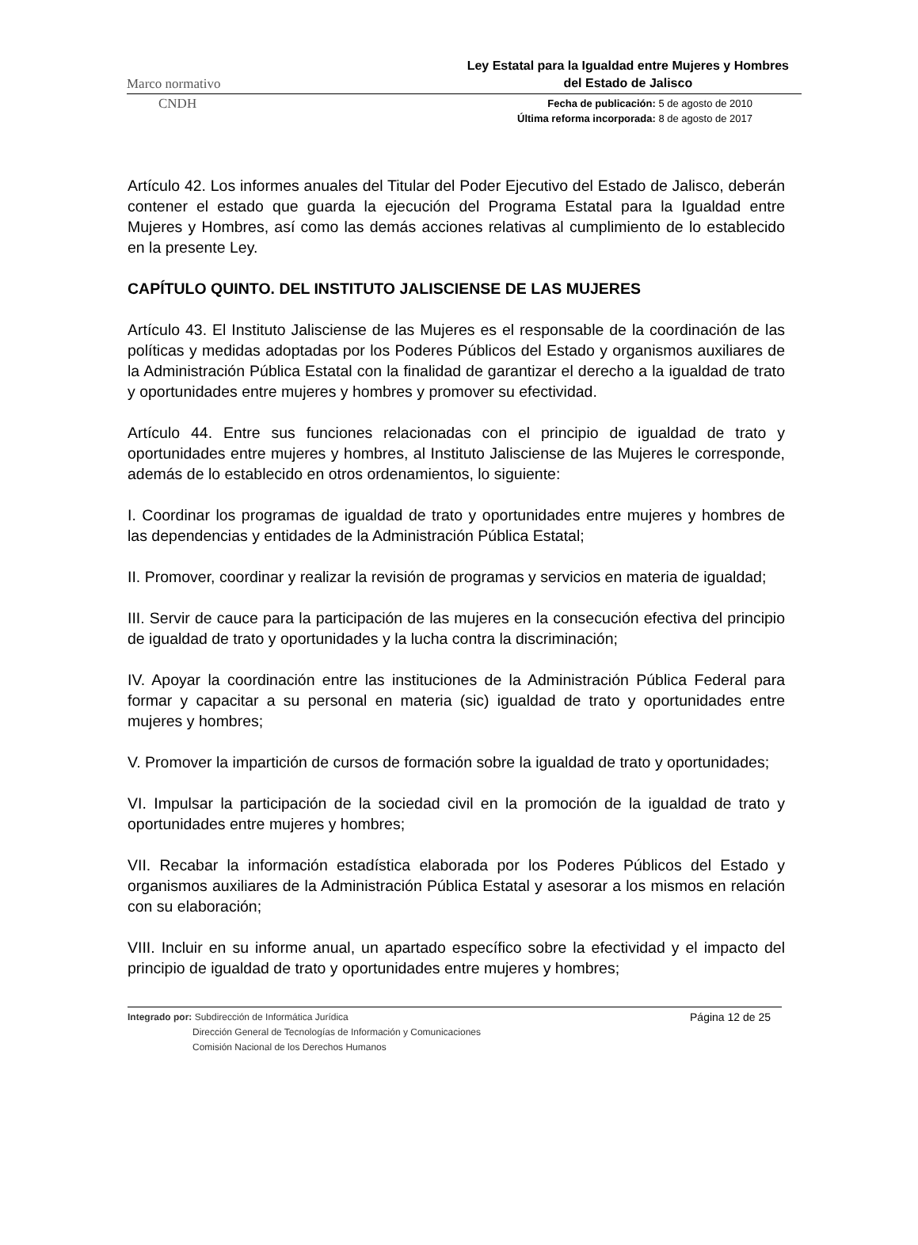Marco normativo
Ley Estatal para la Igualdad entre Mujeres y Hombres
del Estado de Jalisco
CNDH
Fecha de publicación: 5 de agosto de 2010
Última reforma incorporada: 8 de agosto de 2017
Artículo 42. Los informes anuales del Titular del Poder Ejecutivo del Estado de Jalisco, deberán contener el estado que guarda la ejecución del Programa Estatal para la Igualdad entre Mujeres y Hombres, así como las demás acciones relativas al cumplimiento de lo establecido en la presente Ley.
CAPÍTULO QUINTO. DEL INSTITUTO JALISCIENSE DE LAS MUJERES
Artículo 43. El Instituto Jalisciense de las Mujeres es el responsable de la coordinación de las políticas y medidas adoptadas por los Poderes Públicos del Estado y organismos auxiliares de la Administración Pública Estatal con la finalidad de garantizar el derecho a la igualdad de trato y oportunidades entre mujeres y hombres y promover su efectividad.
Artículo 44. Entre sus funciones relacionadas con el principio de igualdad de trato y oportunidades entre mujeres y hombres, al Instituto Jalisciense de las Mujeres le corresponde, además de lo establecido en otros ordenamientos, lo siguiente:
I. Coordinar los programas de igualdad de trato y oportunidades entre mujeres y hombres de las dependencias y entidades de la Administración Pública Estatal;
II. Promover, coordinar y realizar la revisión de programas y servicios en materia de igualdad;
III. Servir de cauce para la participación de las mujeres en la consecución efectiva del principio de igualdad de trato y oportunidades y la lucha contra la discriminación;
IV. Apoyar la coordinación entre las instituciones de la Administración Pública Federal para formar y capacitar a su personal en materia (sic) igualdad de trato y oportunidades entre mujeres y hombres;
V. Promover la impartición de cursos de formación sobre la igualdad de trato y oportunidades;
VI. Impulsar la participación de la sociedad civil en la promoción de la igualdad de trato y oportunidades entre mujeres y hombres;
VII. Recabar la información estadística elaborada por los Poderes Públicos del Estado y organismos auxiliares de la Administración Pública Estatal y asesorar a los mismos en relación con su elaboración;
VIII. Incluir en su informe anual, un apartado específico sobre la efectividad y el impacto del principio de igualdad de trato y oportunidades entre mujeres y hombres;
Integrado por: Subdirección de Informática Jurídica
Dirección General de Tecnologías de Información y Comunicaciones
Comisión Nacional de los Derechos Humanos
Página 12 de 25